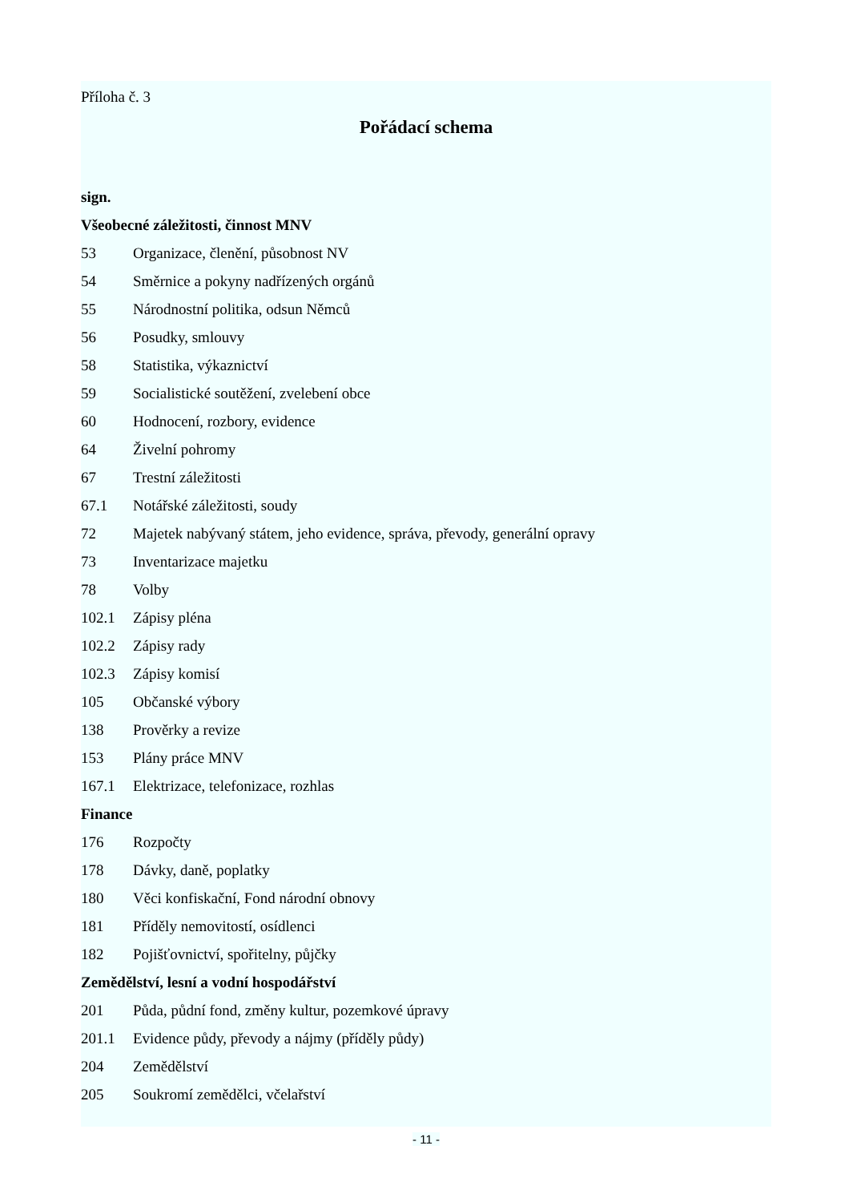Příloha č. 3
Pořádací schema
sign.
Všeobecné záležitosti, činnost MNV
53 Organizace, členění, působnost NV
54 Směrnice a pokyny nadřízených orgánů
55 Národnostní politika, odsun Němců
56 Posudky, smlouvy
58 Statistika, výkaznictví
59 Socialistické soutěžení, zvelebení obce
60 Hodnocení, rozbory, evidence
64 Živelní pohromy
67 Trestní záležitosti
67.1 Notářské záležitosti, soudy
72 Majetek nabývaný státem, jeho evidence, správa, převody, generální opravy
73 Inventarizace majetku
78 Volby
102.1 Zápisy pléna
102.2 Zápisy rady
102.3 Zápisy komisí
105 Občanské výbory
138 Prověrky a revize
153 Plány práce MNV
167.1 Elektrizace, telefonizace, rozhlas
Finance
176 Rozpočty
178 Dávky, daně, poplatky
180 Věci konfiskační, Fond národní obnovy
181 Příděly nemovitostí, osídlenci
182 Pojišťovnictví, spořitelny, půjčky
Zemědělství, lesní a vodní hospodářství
201 Půda, půdní fond, změny kultur, pozemkové úpravy
201.1 Evidence půdy, převody a nájmy (příděly půdy)
204 Zemědělství
205 Soukromí zemědělci, včelařství
- 11 -